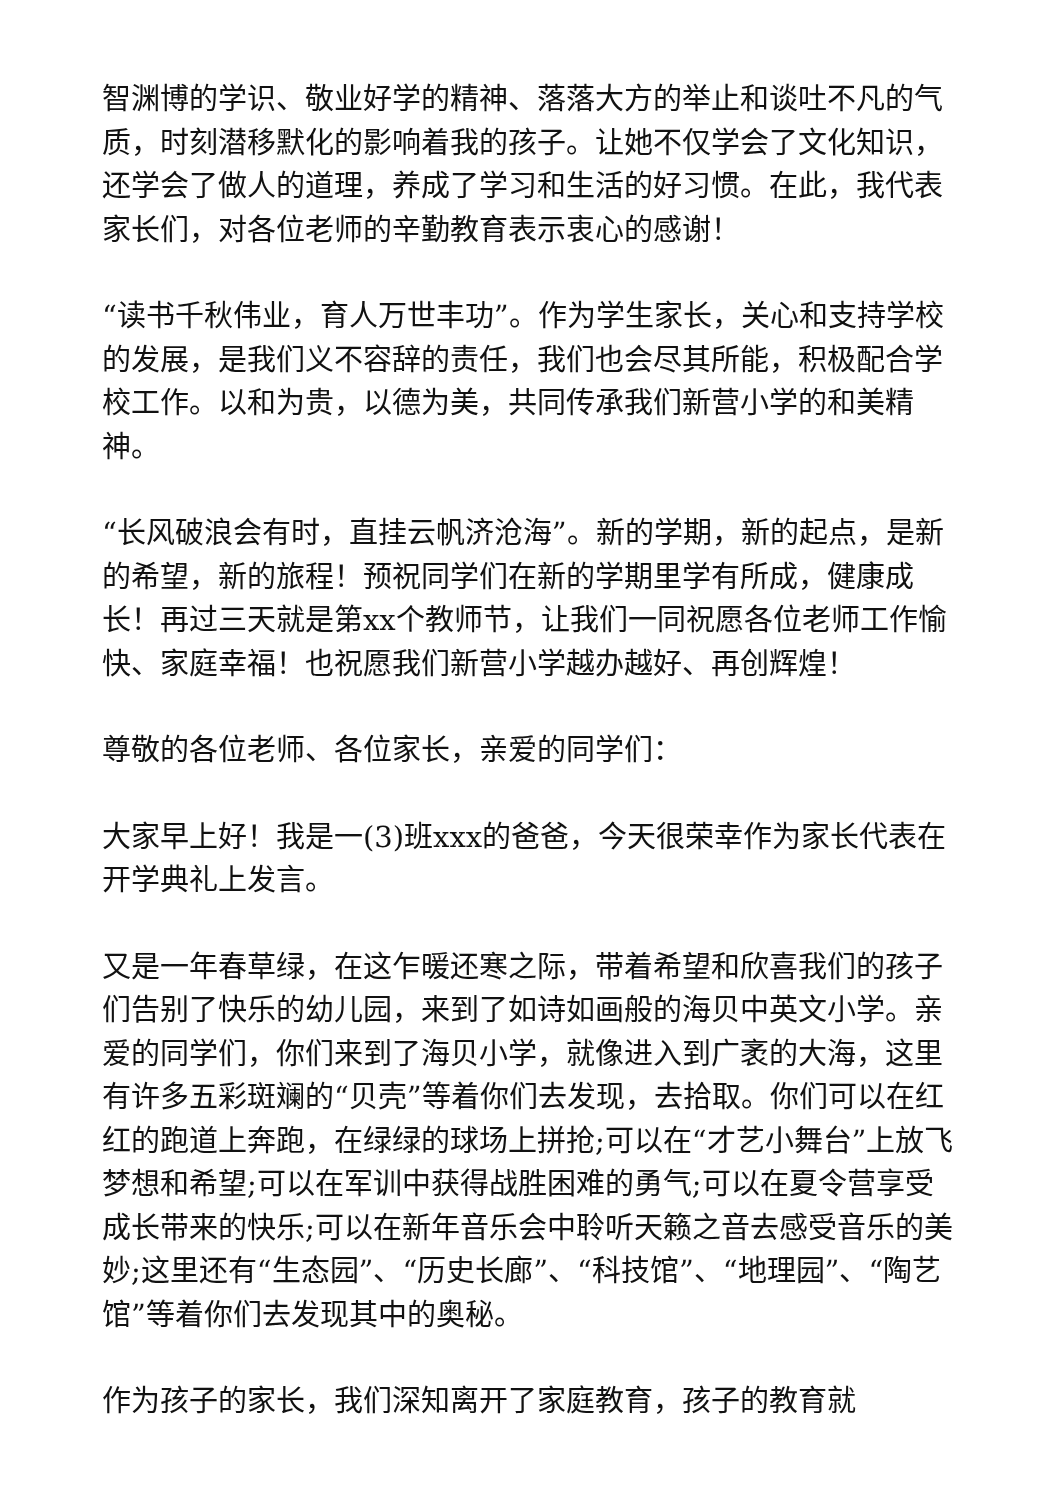智渊博的学识、敬业好学的精神、落落大方的举止和谈吐不凡的气质，时刻潜移默化的影响着我的孩子。让她不仅学会了文化知识，还学会了做人的道理，养成了学习和生活的好习惯。在此，我代表家长们，对各位老师的辛勤教育表示衷心的感谢！
“读书千秋伟业，育人万世丰功”。作为学生家长，关心和支持学校的发展，是我们义不容辞的责任，我们也会尽其所能，积极配合学校工作。以和为贵，以德为美，共同传承我们新营小学的和美精神。
“长风破浪会有时，直挂云帆济沧海”。新的学期，新的起点，是新的希望，新的旅程！预祝同学们在新的学期里学有所成，健康成长！再过三天就是第xx个教师节，让我们一同祝愿各位老师工作愉快、家庭幸福！也祝愿我们新营小学越办越好、再创辉煌！
尊敬的各位老师、各位家长，亲爱的同学们：
大家早上好！我是一(3)班xxx的爸爸，今天很荣幸作为家长代表在开学典礼上发言。
又是一年春草绿，在这乍暖还寒之际，带着希望和欣喜我们的孩子们告别了快乐的幼儿园，来到了如诗如画般的海贝中英文小学。亲爱的同学们，你们来到了海贝小学，就像进入到广袤的大海，这里有许多五彩斑斓的“贝壳”等着你们去发现，去拾取。你们可以在红红的跑道上奔跑，在绿绿的球场上拼抢;可以在“才艺小舞台”上放飞梦想和希望;可以在军训中获得战胜困难的勇气;可以在夏令营享受成长带来的快乐;可以在新年音乐会中聆听天籁之音去感受音乐的美妙;这里还有“生态园”、“历史长廊”、“科技馆”、“地理园”、“陶艺馆”等着你们去发现其中的奥秘。
作为孩子的家长，我们深知离开了家庭教育，孩子的教育就